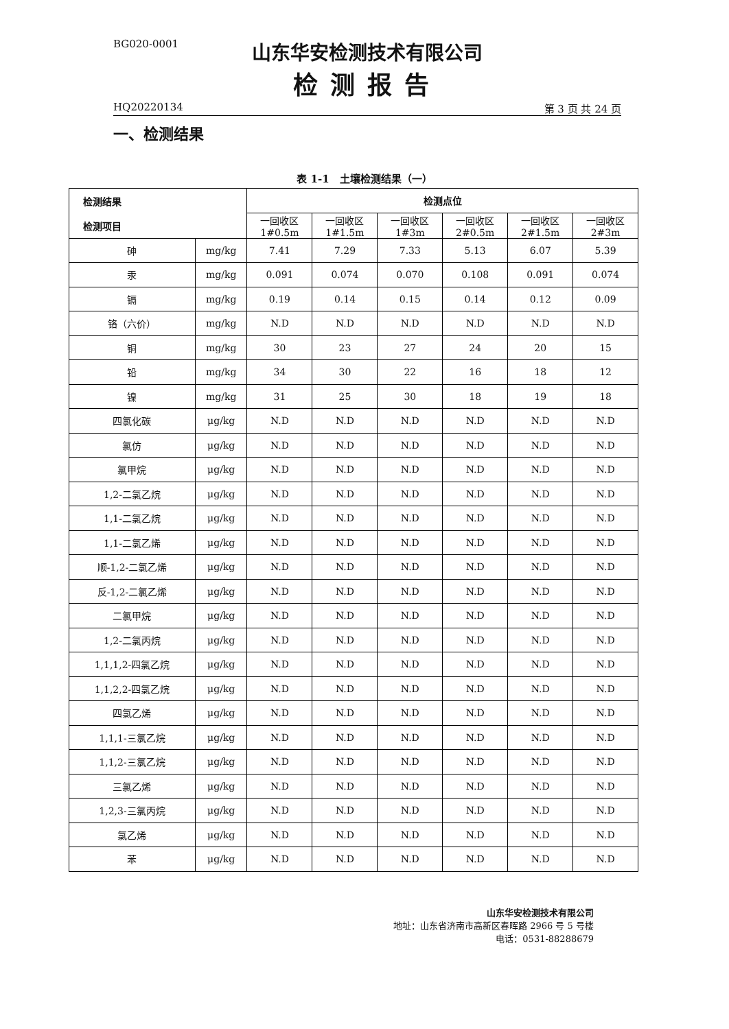BG020-0001
山东华安检测技术有限公司
检测报告
HQ20220134 第 3 页 共 24 页
一、检测结果
表 1-1　土壤检测结果（一）
| 检测结果 检测项目 | | 检测点位 | | | | | |
| --- | --- | --- | --- | --- | --- | --- | --- |
| | | 一回收区 1#0.5m | 一回收区 1#1.5m | 一回收区 1#3m | 一回收区 2#0.5m | 一回收区 2#1.5m | 一回收区 2#3m |
| 砷 | mg/kg | 7.41 | 7.29 | 7.33 | 5.13 | 6.07 | 5.39 |
| 汞 | mg/kg | 0.091 | 0.074 | 0.070 | 0.108 | 0.091 | 0.074 |
| 镉 | mg/kg | 0.19 | 0.14 | 0.15 | 0.14 | 0.12 | 0.09 |
| 铬（六价） | mg/kg | N.D | N.D | N.D | N.D | N.D | N.D |
| 铜 | mg/kg | 30 | 23 | 27 | 24 | 20 | 15 |
| 铅 | mg/kg | 34 | 30 | 22 | 16 | 18 | 12 |
| 镍 | mg/kg | 31 | 25 | 30 | 18 | 19 | 18 |
| 四氯化碳 | μg/kg | N.D | N.D | N.D | N.D | N.D | N.D |
| 氯仿 | μg/kg | N.D | N.D | N.D | N.D | N.D | N.D |
| 氯甲烷 | μg/kg | N.D | N.D | N.D | N.D | N.D | N.D |
| 1,2-二氯乙烷 | μg/kg | N.D | N.D | N.D | N.D | N.D | N.D |
| 1,1-二氯乙烷 | μg/kg | N.D | N.D | N.D | N.D | N.D | N.D |
| 1,1-二氯乙烯 | μg/kg | N.D | N.D | N.D | N.D | N.D | N.D |
| 顺-1,2-二氯乙烯 | μg/kg | N.D | N.D | N.D | N.D | N.D | N.D |
| 反-1,2-二氯乙烯 | μg/kg | N.D | N.D | N.D | N.D | N.D | N.D |
| 二氯甲烷 | μg/kg | N.D | N.D | N.D | N.D | N.D | N.D |
| 1,2-二氯丙烷 | μg/kg | N.D | N.D | N.D | N.D | N.D | N.D |
| 1,1,1,2-四氯乙烷 | μg/kg | N.D | N.D | N.D | N.D | N.D | N.D |
| 1,1,2,2-四氯乙烷 | μg/kg | N.D | N.D | N.D | N.D | N.D | N.D |
| 四氯乙烯 | μg/kg | N.D | N.D | N.D | N.D | N.D | N.D |
| 1,1,1-三氯乙烷 | μg/kg | N.D | N.D | N.D | N.D | N.D | N.D |
| 1,1,2-三氯乙烷 | μg/kg | N.D | N.D | N.D | N.D | N.D | N.D |
| 三氯乙烯 | μg/kg | N.D | N.D | N.D | N.D | N.D | N.D |
| 1,2,3-三氯丙烷 | μg/kg | N.D | N.D | N.D | N.D | N.D | N.D |
| 氯乙烯 | μg/kg | N.D | N.D | N.D | N.D | N.D | N.D |
| 苯 | μg/kg | N.D | N.D | N.D | N.D | N.D | N.D |
山东华安检测技术有限公司
地址：山东省济南市高新区春晖路 2966 号 5 号楼
电话：0531-88288679